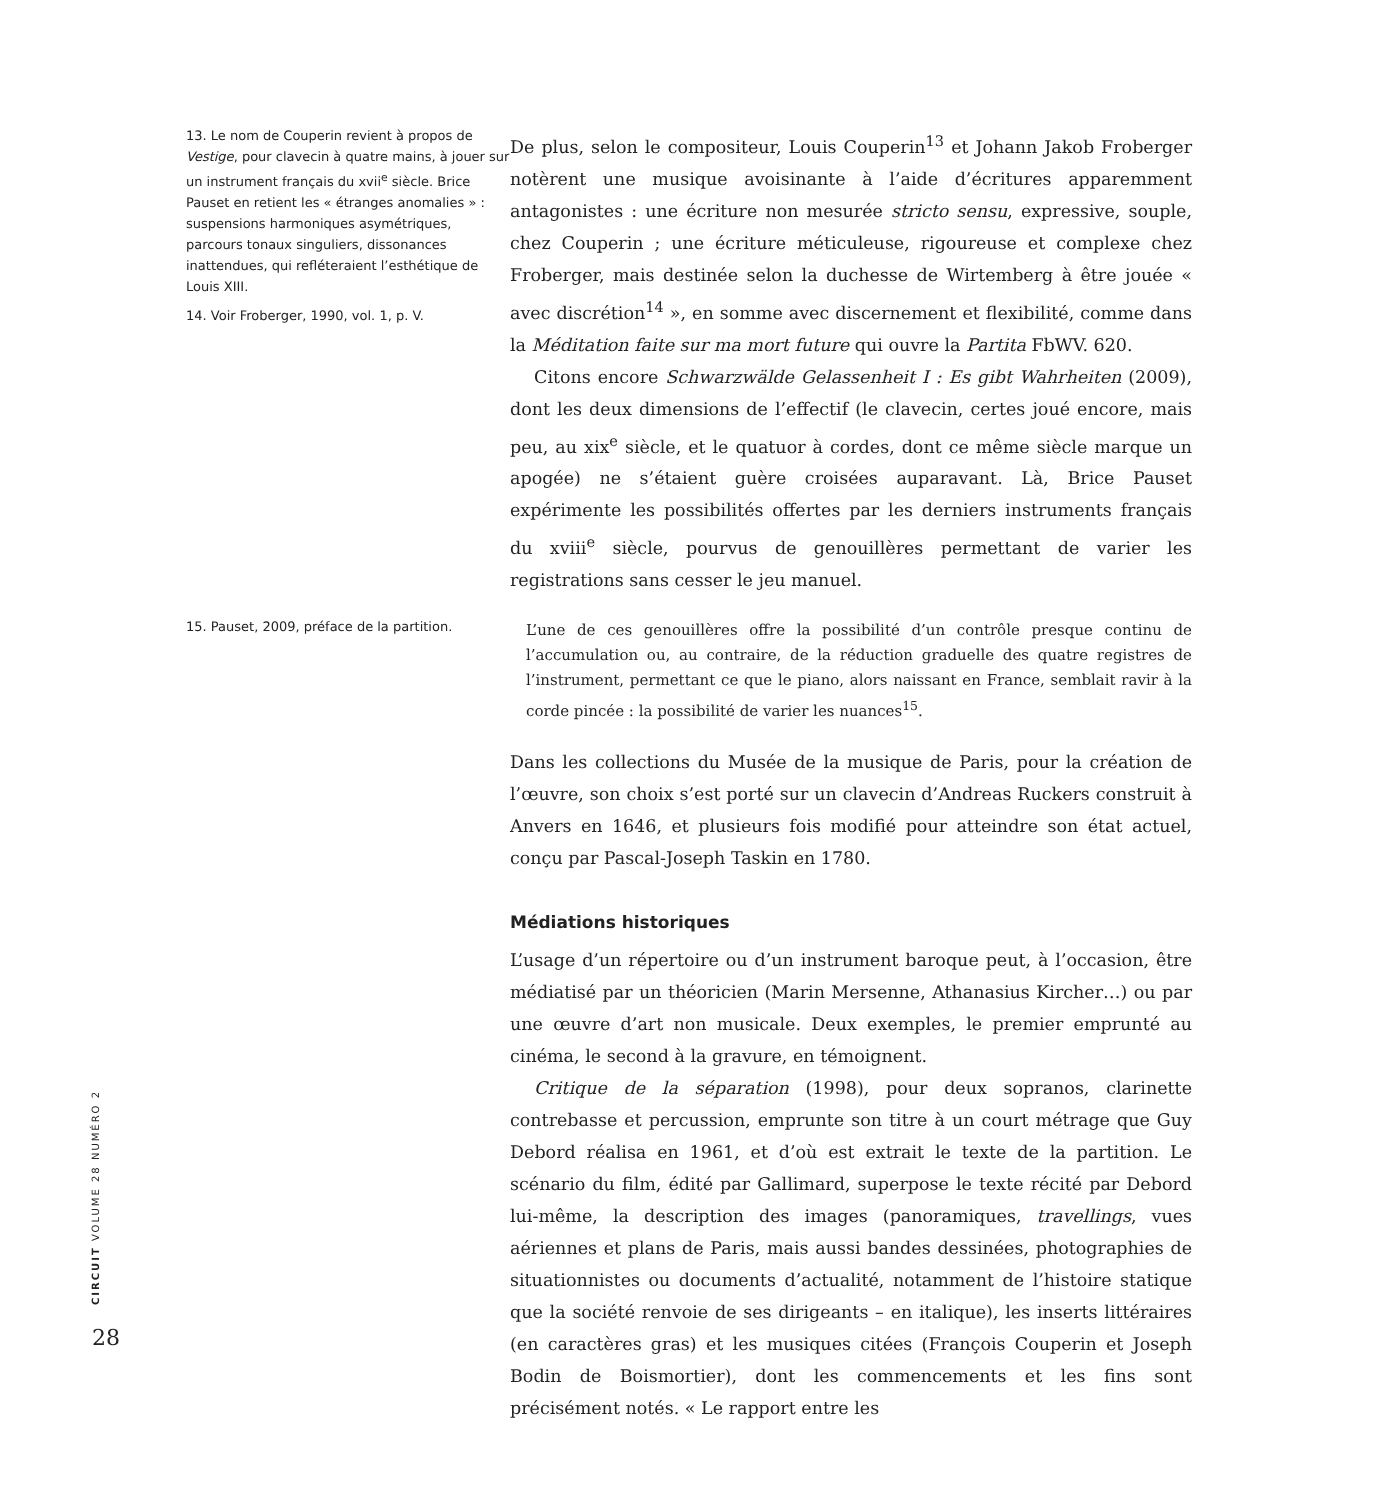13. Le nom de Couperin revient à propos de Vestige, pour clavecin à quatre mains, à jouer sur un instrument français du xvii<sup>e</sup> siècle. Brice Pauset en retient les « étranges anomalies » : suspensions harmoniques asymétriques, parcours tonaux singuliers, dissonances inattendues, qui refléteraient l’esthétique de Louis XIII.
14. Voir Froberger, 1990, vol. 1, p. V.
15. Pauset, 2009, préface de la partition.
De plus, selon le compositeur, Louis Couperin<sup>13</sup> et Johann Jakob Froberger notèrent une musique avoisinante à l’aide d’écritures apparemment antagonistes : une écriture non mesurée stricto sensu, expressive, souple, chez Couperin ; une écriture méticuleuse, rigoureuse et complexe chez Froberger, mais destinée selon la duchesse de Wirtemberg à être jouée « avec discrétion<sup>14</sup> », en somme avec discernement et flexibilité, comme dans la Méditation faite sur ma mort future qui ouvre la Partita FbWV. 620.
Citons encore Schwarzwälde Gelassenheit I : Es gibt Wahrheiten (2009), dont les deux dimensions de l’effectif (le clavecin, certes joué encore, mais peu, au xix<sup>e</sup> siècle, et le quatuor à cordes, dont ce même siècle marque un apogée) ne s’étaient guère croisées auparavant. Là, Brice Pauset expérimente les possibilités offertes par les derniers instruments français du xviii<sup>e</sup> siècle, pourvus de genouillères permettant de varier les registrations sans cesser le jeu manuel.
L’une de ces genouillères offre la possibilité d’un contrôle presque continu de l’accumulation ou, au contraire, de la réduction graduelle des quatre registres de l’instrument, permettant ce que le piano, alors naissant en France, semblait ravir à la corde pincée : la possibilité de varier les nuances<sup>15</sup>.
Dans les collections du Musée de la musique de Paris, pour la création de l’œuvre, son choix s’est porté sur un clavecin d’Andreas Ruckers construit à Anvers en 1646, et plusieurs fois modifié pour atteindre son état actuel, conçu par Pascal-Joseph Taskin en 1780.
Médiations historiques
L’usage d’un répertoire ou d’un instrument baroque peut, à l’occasion, être médiatisé par un théoricien (Marin Mersenne, Athanasius Kircher…) ou par une œuvre d’art non musicale. Deux exemples, le premier emprunté au cinéma, le second à la gravure, en témoignent.
Critique de la séparation (1998), pour deux sopranos, clarinette contrebasse et percussion, emprunte son titre à un court métrage que Guy Debord réalisa en 1961, et d’où est extrait le texte de la partition. Le scénario du film, édité par Gallimard, superpose le texte récité par Debord lui-même, la description des images (panoramiques, travellings, vues aériennes et plans de Paris, mais aussi bandes dessinées, photographies de situationnistes ou documents d’actualité, notamment de l’histoire statique que la société renvoie de ses dirigeants – en italique), les inserts littéraires (en caractères gras) et les musiques citées (François Couperin et Joseph Bodin de Boismortier), dont les commencements et les fins sont précisément notés. « Le rapport entre les
CIRCUIT VOLUME 28 NUMÉRO 2
28